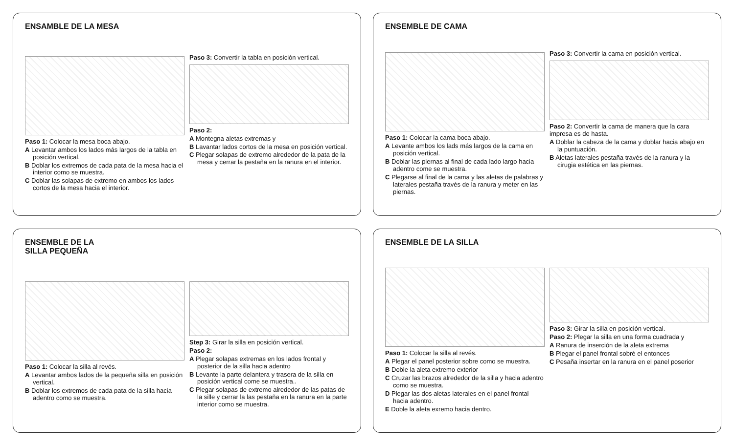ENSAMBLE DE LA MESA
Paso 1: Colocar la mesa boca abajo.
A Levantar ambos los lados más largos de la tabla en posición vertical.
B Doblar los extremos de cada pata de la mesa hacia el interior como se muestra.
C Doblar las solapas de extremo en ambos los lados cortos de la mesa hacia el interior.
Paso 3: Convertir la tabla en posición vertical.
Paso 2:
A Montegna aletas extremas y
B Lavantar lados cortos de la mesa en posición vertical.
C Plegar solapas de extremo alrededor de la pata de la mesa y cerrar la pestaña en la ranura en el interior.
ENSEMBLE DE CAMA
Paso 1: Colocar la cama boca abajo.
A Levante ambos los lads más largos de la cama en posición vertical.
B Doblar las piernas al final de cada lado largo hacia adentro come se muestra.
C Plegarse al final de la cama y las aletas de palabras y laterales pestaña través de la ranura y meter en las piernas.
Paso 3: Convertir la cama en posición vertical.
Paso 2: Convertir la cama de manera que la cara impresa es de hasta.
A Doblar la cabeza de la cama y doblar hacia abajo en la puntuación.
B Aletas laterales pestaña través de la ranura y la cirugia estética en las piernas.
ENSEMBLE DE LA
SILLA PEQUEÑA
Paso 1: Colocar la silla al revés.
A Levantar ambos lados de la pequeña silla en posición vertical.
B Doblar los extremos de cada pata de la silla hacia adentro como se muestra.
Step 3: Girar la silla en posición vertical.
Paso 2:
A Plegar solapas extremas en los lados frontal y posterior de la silla hacia adentro
B Levante la parte delantera y trasera de la silla en posición vertical come se muestra..
C Plegar solapas de extremo alrededor de las patas de la sille y cerrar la las pestaña en la ranura en la parte interior como se muestra.
ENSEMBLE DE LA SILLA
Paso 1: Colocar la silla al revés.
A Plegar el panel posterior sobre como se muestra.
B Doble la aleta extremo exterior
C Cruzar las brazos alrededor de la silla y hacia adentro como se muestra.
D Plegar las dos aletas laterales en el panel frontal hacia adentro.
E Doble la aleta exremo hacia dentro.
Paso 3: Girar la silla en posición vertical.
Paso 2: Plegar la silla en una forma cuadrada y
A Ranura de inserción de la aleta extrema
B Plegar el panel frontal sobré el entonces
C Pesaña insertar en la ranura en el panel poserior